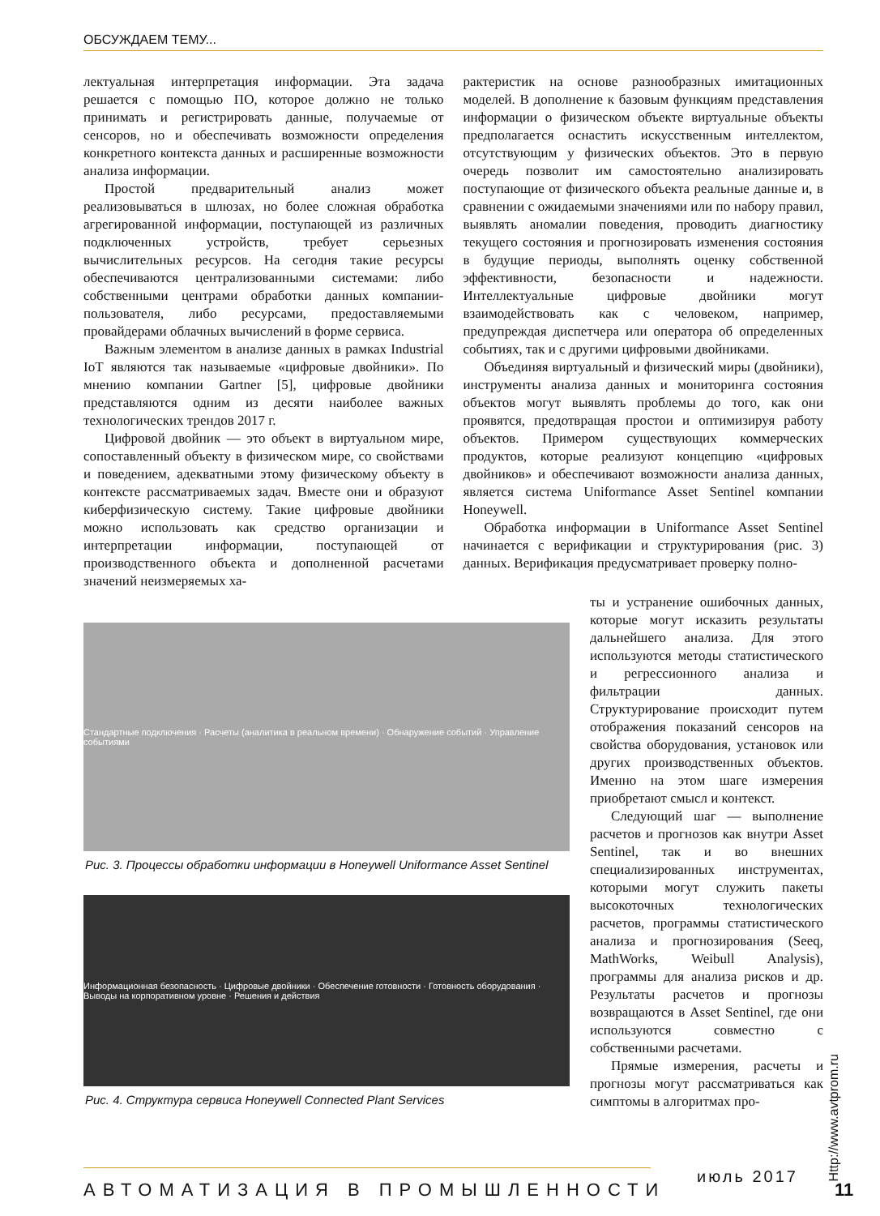ОБСУЖДАЕМ ТЕМУ...
лектуальная интерпретация информации. Эта задача решается с помощью ПО, которое должно не только принимать и регистрировать данные, получаемые от сенсоров, но и обеспечивать возможности определения конкретного контекста данных и расширенные возможности анализа информации.
Простой предварительный анализ может реализовываться в шлюзах, но более сложная обработка агрегированной информации, поступающей из различных подключенных устройств, требует серьезных вычислительных ресурсов. На сегодня такие ресурсы обеспечиваются централизованными системами: либо собственными центрами обработки данных компании-пользователя, либо ресурсами, предоставляемыми провайдерами облачных вычислений в форме сервиса.
Важным элементом в анализе данных в рамках Industrial IoT являются так называемые «цифровые двойники». По мнению компании Gartner [5], цифровые двойники представляются одним из десяти наиболее важных технологических трендов 2017 г.
Цифровой двойник — это объект в виртуальном мире, сопоставленный объекту в физическом мире, со свойствами и поведением, адекватными этому физическому объекту в контексте рассматриваемых задач. Вместе они и образуют киберфизическую систему. Такие цифровые двойники можно использовать как средство организации и интерпретации информации, поступающей от производственного объекта и дополненной расчетами значений неизмеряемых ха-
рактеристик на основе разнообразных имитационных моделей. В дополнение к базовым функциям представления информации о физическом объекте виртуальные объекты предполагается оснастить искусственным интеллектом, отсутствующим у физических объектов. Это в первую очередь позволит им самостоятельно анализировать поступающие от физического объекта реальные данные и, в сравнении с ожидаемыми значениями или по набору правил, выявлять аномалии поведения, проводить диагностику текущего состояния и прогнозировать изменения состояния в будущие периоды, выполнять оценку собственной эффективности, безопасности и надежности. Интеллектуальные цифровые двойники могут взаимодействовать как с человеком, например, предупреждая диспетчера или оператора об определенных событиях, так и с другими цифровыми двойниками.
Объединяя виртуальный и физический миры (двойники), инструменты анализа данных и мониторинга состояния объектов могут выявлять проблемы до того, как они проявятся, предотвращая простои и оптимизируя работу объектов. Примером существующих коммерческих продуктов, которые реализуют концепцию «цифровых двойников» и обеспечивают возможности анализа данных, является система Uniformance Asset Sentinel компании Honeywell.
Обработка информации в Uniformance Asset Sentinel начинается с верификации и структурирования (рис. 3) данных. Верификация предусматривает проверку полно-
Стандартные подключения · Расчеты (аналитика в реальном времени) · Обнаружение событий · Управление событиями
Рис. 3. Процессы обработки информации в Honeywell Uniformance Asset Sentinel
Информационная безопасность · Цифровые двойники · Обеспечение готовности · Готовность оборудования · Выводы на корпоративном уровне · Решения и действия
Рис. 4. Структура сервиса Honeywell Connected Plant Services
ты и устранение ошибочных данных, которые могут исказить результаты дальнейшего анализа. Для этого используются методы статистического и регрессионного анализа и фильтрации данных. Структурирование происходит путем отображения показаний сенсоров на свойства оборудования, установок или других производственных объектов. Именно на этом шаге измерения приобретают смысл и контекст.
Следующий шаг — выполнение расчетов и прогнозов как внутри Asset Sentinel, так и во внешних специализированных инструментах, которыми могут служить пакеты высокоточных технологических расчетов, программы статистического анализа и прогнозирования (Seeq, MathWorks, Weibull Analysis), программы для анализа рисков и др. Результаты расчетов и прогнозы возвращаются в Asset Sentinel, где они используются совместно с собственными расчетами.
Прямые измерения, расчеты и прогнозы могут рассматриваться как симптомы в алгоритмах про-
Http://www.avtprom.ru
июль 2017
АВТОМАТИЗАЦИЯ В ПРОМЫШЛЕННОСТИ 11